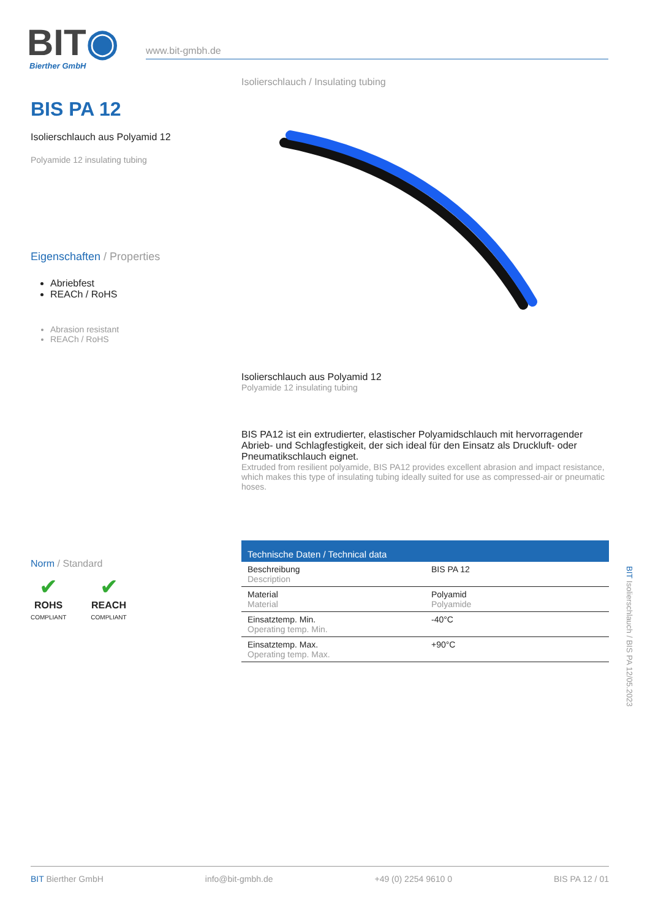BIT◉ Bierther GmbH
www.bit-gmbh.de
BIS PA 12
Isolierschlauch aus Polyamid 12
Polyamide 12 insulating tubing
Eigenschaften / Properties
Abriebfest
REACh / RoHS
Abrasion resistant
REACh / RoHS
Norm / Standard
✔
ROHS
COMPLIANT
✔
REACH
COMPLIANT
Isolierschlauch / Insulating tubing
Isolierschlauch aus Polyamid 12
Polyamide 12 insulating tubing
BIS PA12 ist ein extrudierter, elastischer Polyamidschlauch mit hervorragender Abrieb- und Schlagfestigkeit, der sich ideal für den Einsatz als Druckluft- oder Pneumatikschlauch eignet.
Extruded from resilient polyamide, BIS PA12 provides excellent abrasion and impact resistance, which makes this type of insulating tubing ideally suited for use as compressed-air or pneumatic hoses.
| Technische Daten / Technical data | |
| --- | --- |
| Beschreibung Description | BIS PA 12 |
| Material Material | Polyamid Polyamide |
| Einsatztemp. Min. Operating temp. Min. | -40°C |
| Einsatztemp. Max. Operating temp. Max. | +90°C |
BIT Isolierschlauch / BIS PA 12/05.2023
BIT Bierther GmbH info@bit-gmbh.de +49 (0) 2254 9610 0 BIS PA 12 / 01